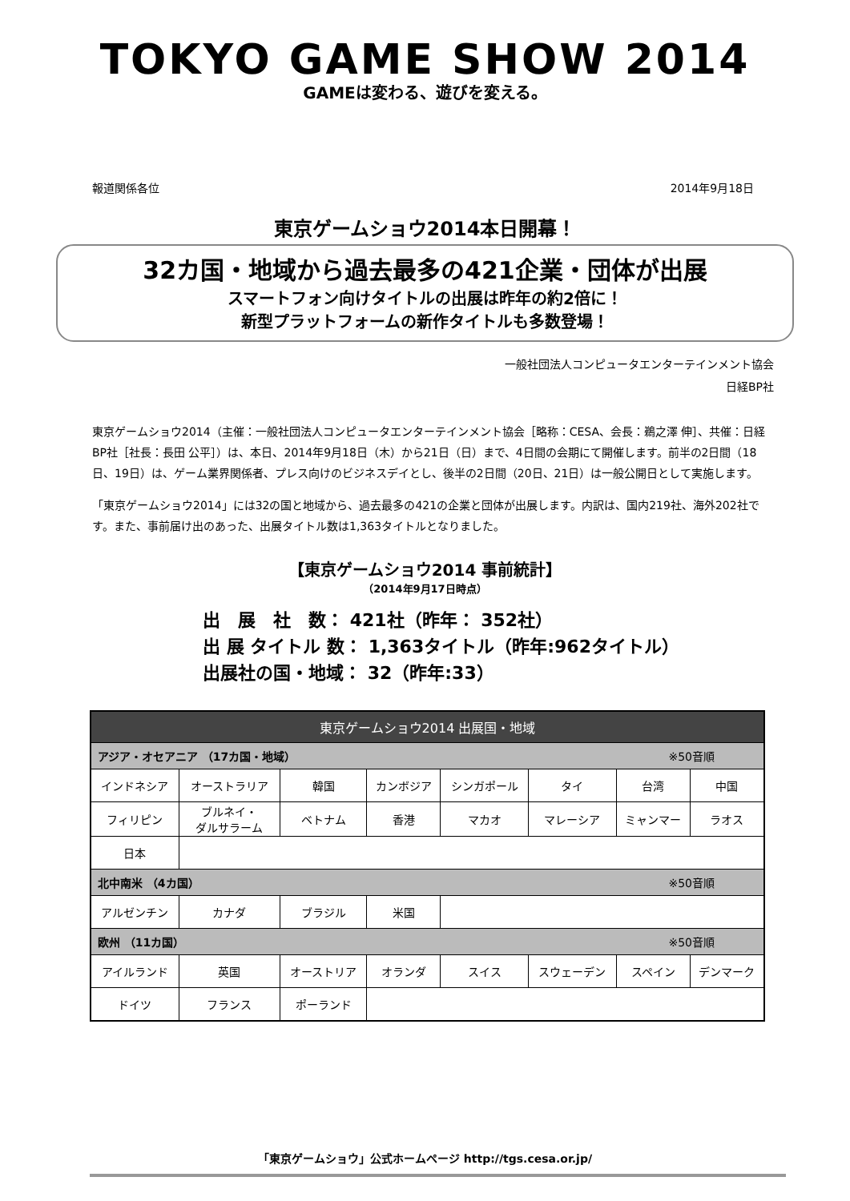TOKYO GAME SHOW 2014
GAMEは変わる、遊びを変える。
報道関係各位 2014年9月18日
東京ゲームショウ2014本日開幕！
32カ国・地域から過去最多の421企業・団体が出展
スマートフォン向けタイトルの出展は昨年の約2倍に！
新型プラットフォームの新作タイトルも多数登場！
一般社団法人コンピュータエンターテインメント協会
日経BP社
東京ゲームショウ2014（主催：一般社団法人コンピュータエンターテインメント協会［略称：CESA、会長：鵜之澤 伸］、共催：日経BP社［社長：長田 公平］）は、本日、2014年9月18日（木）から21日（日）まで、4日間の会期にて開催します。前半の2日間（18日、19日）は、ゲーム業界関係者、プレス向けのビジネスデイとし、後半の2日間（20日、21日）は一般公開日として実施します。
「東京ゲームショウ2014」には32の国と地域から、過去最多の421の企業と団体が出展します。内訳は、国内219社、海外202社です。また、事前届け出のあった、出展タイトル数は1,363タイトルとなりました。
【東京ゲームショウ2014 事前統計】
（2014年9月17日時点）
出　展　社　数： 421社（昨年： 352社）
出 展 タイトル 数： 1,363タイトル（昨年:962タイトル）
出展社の国・地域： 32（昨年:33）
| 東京ゲームショウ2014 出展国・地域 | | | | | | | |
| アジア・オセアニア （17カ国・地域） ※50音順 | | | | | | | |
| インドネシア | オーストラリア | 韓国 | カンボジア | シンガポール | タイ | 台湾 | 中国 |
| フィリピン | ブルネイ・ ダルサラーム | ベトナム | 香港 | マカオ | マレーシア | ミャンマー | ラオス |
| 日本 | | | | | | | |
| 北中南米 （4カ国） ※50音順 | | | | | | | |
| アルゼンチン | カナダ | ブラジル | 米国 | | | | |
| 欧州 （11カ国） ※50音順 | | | | | | | |
| アイルランド | 英国 | オーストリア | オランダ | スイス | スウェーデン | スペイン | デンマーク |
| ドイツ | フランス | ポーランド | | | | | |
「東京ゲームショウ」公式ホームページ http://tgs.cesa.or.jp/